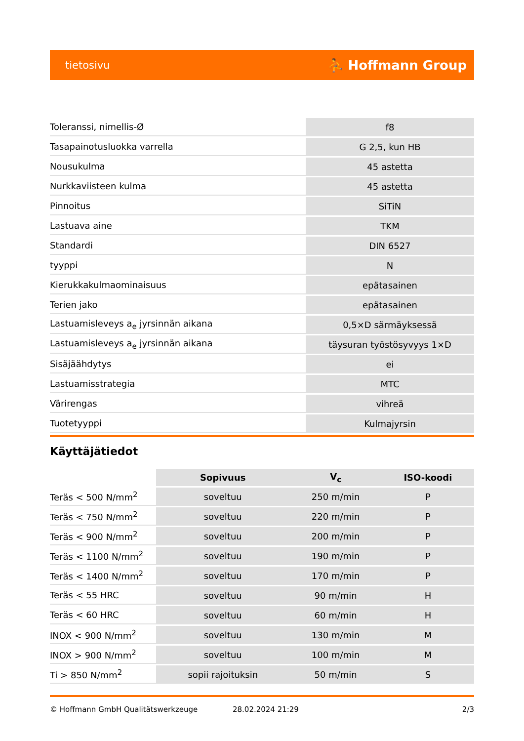tietosivu ⛹ Hoffmann Group
| Toleranssi, nimellis-Ø | f8 |
| Tasapainotusluokka varrella | G 2,5, kun HB |
| Nousukulma | 45 astetta |
| Nurkkaviisteen kulma | 45 astetta |
| Pinnoitus | SiTiN |
| Lastuava aine | TKM |
| Standardi | DIN 6527 |
| tyyppi | N |
| Kierukkakulmaominaisuus | epätasainen |
| Terien jako | epätasainen |
| Lastuamisleveys a<sub>e</sub> jyrsinnän aikana | 0,5×D särmäyksessä |
| Lastuamisleveys a<sub>e</sub> jyrsinnän aikana | täysuran työstösyvyys 1×D |
| Sisäjäähdytys | ei |
| Lastuamisstrategia | MTC |
| Värirengas | vihreä |
| Tuotetyyppi | Kulmajyrsin |
Käyttäjätiedot
| | Sopivuus | V<sub>c</sub> | ISO-koodi |
| --- | --- | --- | --- |
| Teräs < 500 N/mm<sup>2</sup> | soveltuu | 250 m/min | P |
| Teräs < 750 N/mm<sup>2</sup> | soveltuu | 220 m/min | P |
| Teräs < 900 N/mm<sup>2</sup> | soveltuu | 200 m/min | P |
| Teräs < 1100 N/mm<sup>2</sup> | soveltuu | 190 m/min | P |
| Teräs < 1400 N/mm<sup>2</sup> | soveltuu | 170 m/min | P |
| Teräs < 55 HRC | soveltuu | 90 m/min | H |
| Teräs < 60 HRC | soveltuu | 60 m/min | H |
| INOX < 900 N/mm<sup>2</sup> | soveltuu | 130 m/min | M |
| INOX > 900 N/mm<sup>2</sup> | soveltuu | 100 m/min | M |
| Ti > 850 N/mm<sup>2</sup> | sopii rajoituksin | 50 m/min | S |
© Hoffmann GmbH Qualitätswerkzeuge 28.02.2024 21:29 2/3